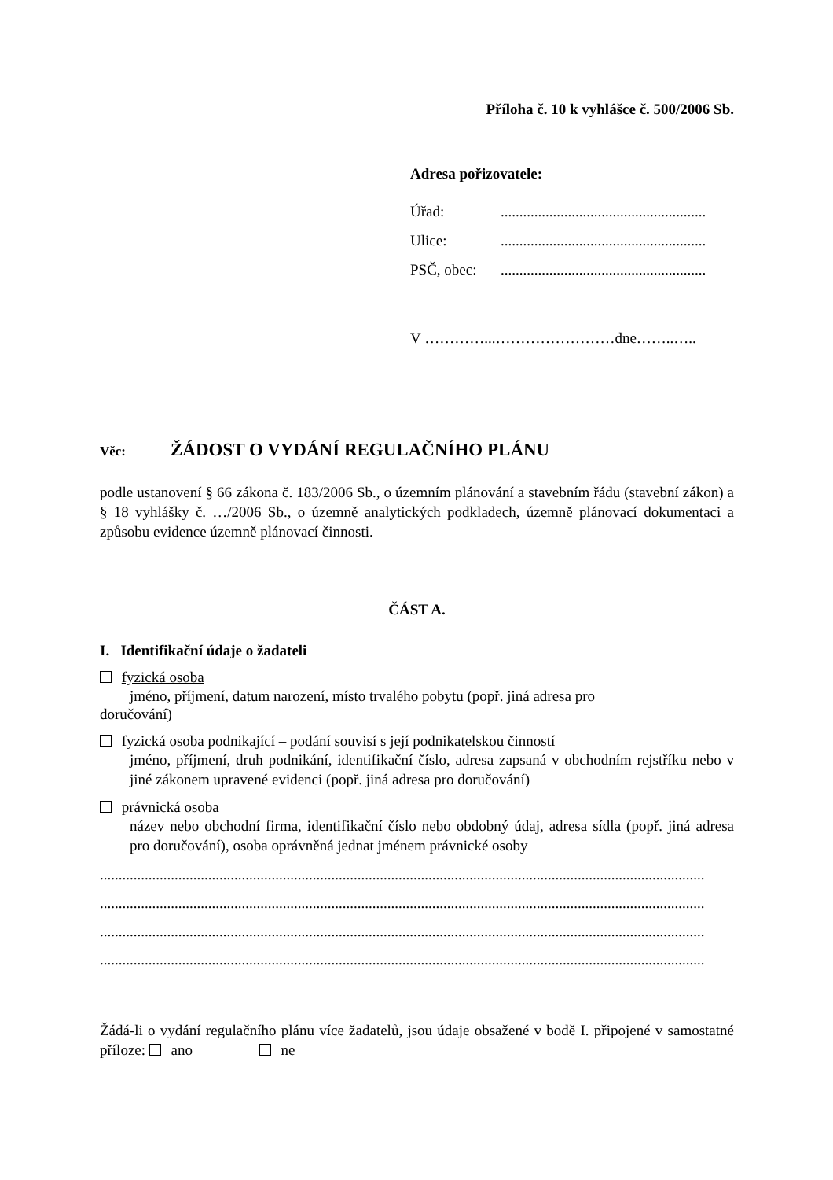Příloha č. 10 k vyhlášce č. 500/2006 Sb.
Adresa pořizovatele:
Úřad:.......................................................
Ulice:.......................................................
PSČ, obec:.......................................................
V …………...……………………dne……..…..
Věc: ŽÁDOST O VYDÁNÍ REGULAČNÍHO PLÁNU
podle ustanovení § 66 zákona č. 183/2006 Sb., o územním plánování a stavebním řádu (stavební zákon) a § 18 vyhlášky č. …/2006 Sb., o územně analytických podkladech, územně plánovací dokumentaci a způsobu evidence územně plánovací činnosti.
ČÁST A.
I. Identifikační údaje o žadateli
fyzická osoba
jméno, příjmení, datum narození, místo trvalého pobytu (popř. jiná adresa pro
doručování)
fyzická osoba podnikající – podání souvisí s její podnikatelskou činností
jméno, příjmení, druh podnikání, identifikační číslo, adresa zapsaná v obchodním rejstříku nebo v jiné zákonem upravené evidenci (popř. jiná adresa pro doručování)
právnická osoba
název nebo obchodní firma, identifikační číslo nebo obdobný údaj, adresa sídla (popř. jiná adresa pro doručování), osoba oprávněná jednat jménem právnické osoby
..................................................................................................................................................................
..................................................................................................................................................................
..................................................................................................................................................................
..................................................................................................................................................................
Žádá-li o vydání regulačního plánu více žadatelů, jsou údaje obsažené v bodě I. připojené v samostatné příloze: ano ne